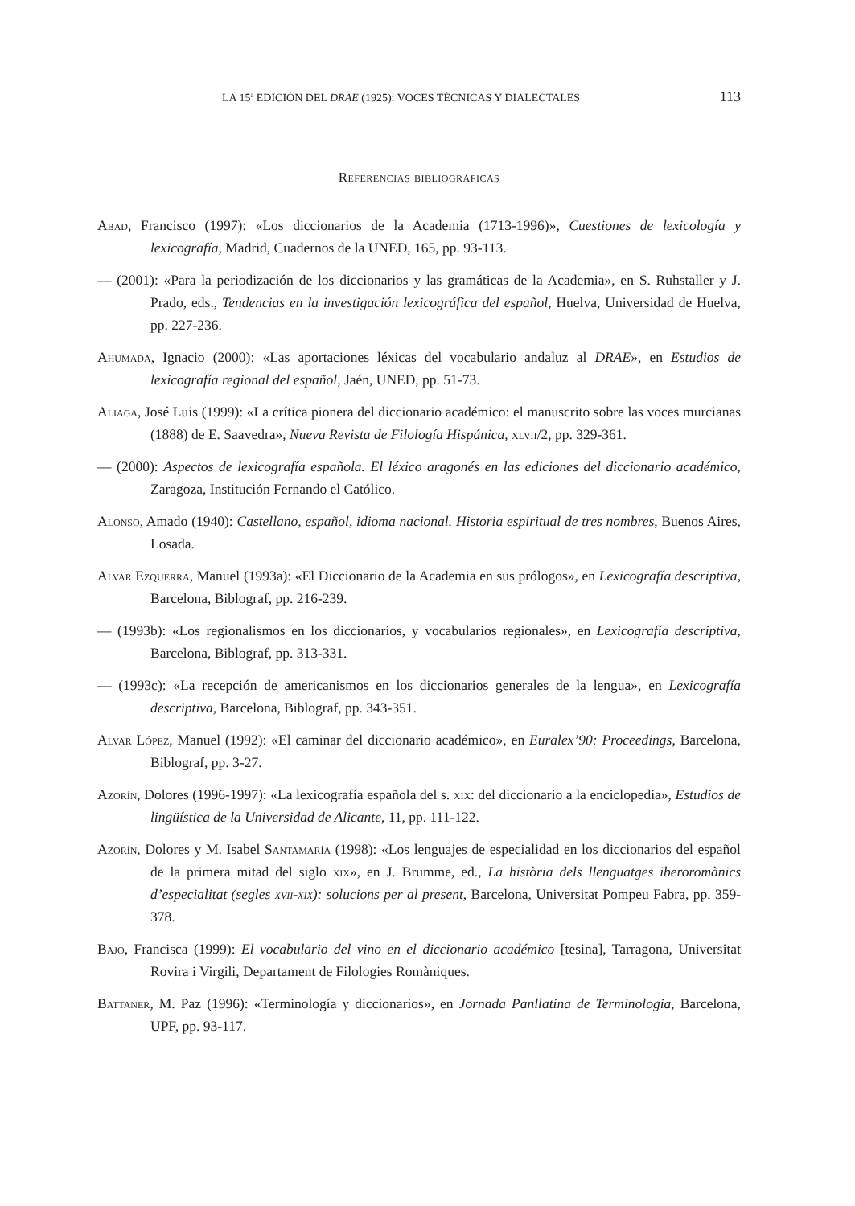LA 15ª EDICIÓN DEL DRAE (1925): VOCES TÉCNICAS Y DIALECTALES 113
Referencias bibliográficas
Abad, Francisco (1997): «Los diccionarios de la Academia (1713-1996)», Cuestiones de lexicología y lexicografía, Madrid, Cuadernos de la UNED, 165, pp. 93-113.
— (2001): «Para la periodización de los diccionarios y las gramáticas de la Academia», en S. Ruhstaller y J. Prado, eds., Tendencias en la investigación lexicográfica del español, Huelva, Universidad de Huelva, pp. 227-236.
Ahumada, Ignacio (2000): «Las aportaciones léxicas del vocabulario andaluz al DRAE», en Estudios de lexicografía regional del español, Jaén, UNED, pp. 51-73.
Aliaga, José Luis (1999): «La crítica pionera del diccionario académico: el manuscrito sobre las voces murcianas (1888) de E. Saavedra», Nueva Revista de Filología Hispánica, xlvii/2, pp. 329-361.
— (2000): Aspectos de lexicografía española. El léxico aragonés en las ediciones del diccionario académico, Zaragoza, Institución Fernando el Católico.
Alonso, Amado (1940): Castellano, español, idioma nacional. Historia espiritual de tres nombres, Buenos Aires, Losada.
Alvar Ezquerra, Manuel (1993a): «El Diccionario de la Academia en sus prólogos», en Lexicografía descriptiva, Barcelona, Biblograf, pp. 216-239.
— (1993b): «Los regionalismos en los diccionarios, y vocabularios regionales», en Lexicografía descriptiva, Barcelona, Biblograf, pp. 313-331.
— (1993c): «La recepción de americanismos en los diccionarios generales de la lengua», en Lexicografía descriptiva, Barcelona, Biblograf, pp. 343-351.
Alvar López, Manuel (1992): «El caminar del diccionario académico», en Euralex’90: Proceedings, Barcelona, Biblograf, pp. 3-27.
Azorín, Dolores (1996-1997): «La lexicografía española del s. xix: del diccionario a la enciclopedia», Estudios de lingüística de la Universidad de Alicante, 11, pp. 111-122.
Azorín, Dolores y M. Isabel Santamaría (1998): «Los lenguajes de especialidad en los diccionarios del español de la primera mitad del siglo xix», en J. Brumme, ed., La història dels llenguatges iberoromànics d’especialitat (segles xvii-xix): solucions per al present, Barcelona, Universitat Pompeu Fabra, pp. 359-378.
Bajo, Francisca (1999): El vocabulario del vino en el diccionario académico [tesina], Tarragona, Universitat Rovira i Virgili, Departament de Filologies Romàniques.
Battaner, M. Paz (1996): «Terminología y diccionarios», en Jornada Panllatina de Terminologia, Barcelona, UPF, pp. 93-117.